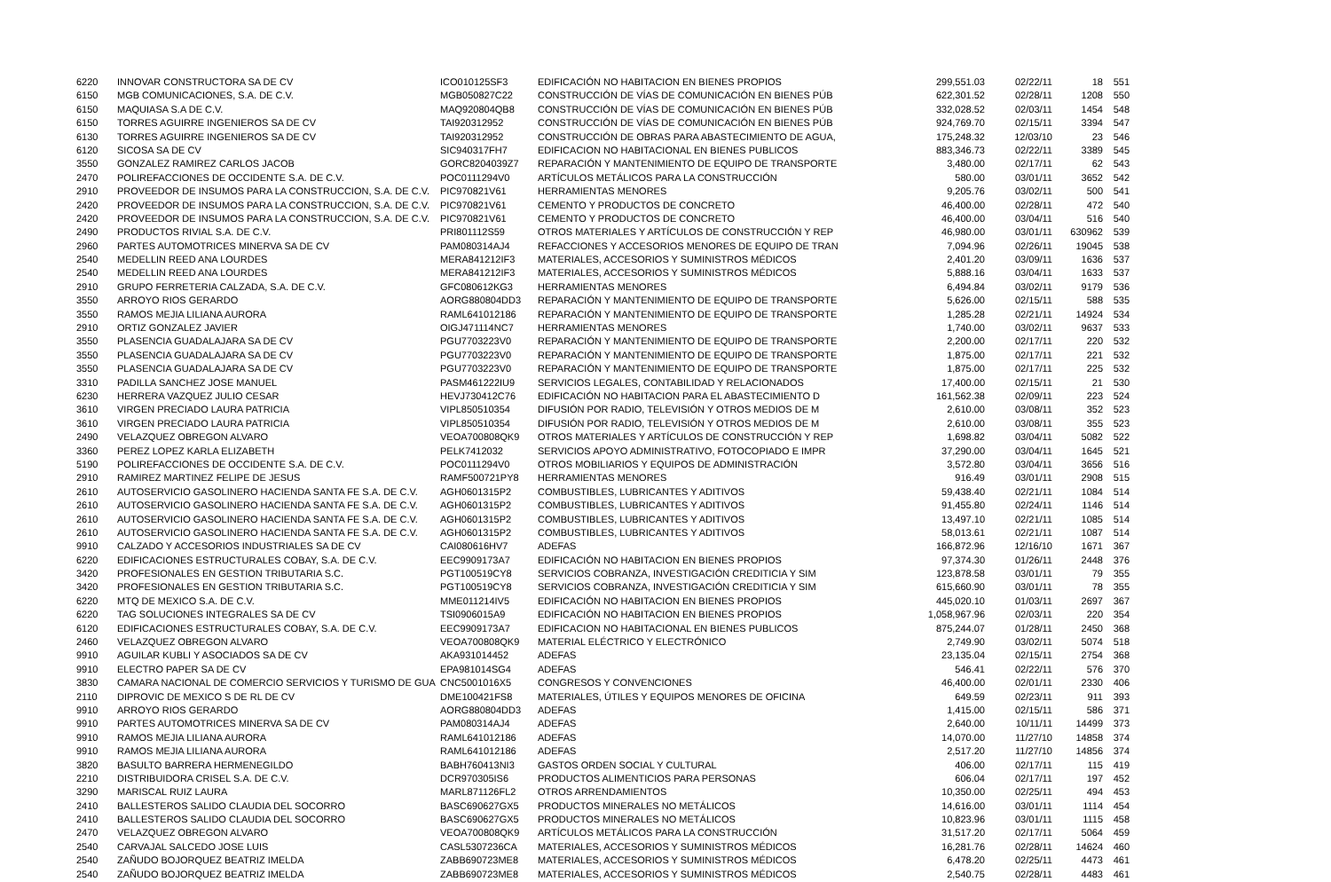| 6220 | INNOVAR CONSTRUCTORA SA DE CV | ICO010125SF3 | EDIFICACIÓN NO HABITACION EN BIENES PROPIOS | 299,551.03 | 02/22/11 | 18 | 551 |
| 6150 | MGB COMUNICACIONES, S.A. DE C.V. | MGB050827C22 | CONSTRUCCIÓN DE VÍAS DE COMUNICACIÓN EN BIENES PÚB | 622,301.52 | 02/28/11 | 1208 | 550 |
| 6150 | MAQUIASA S.A DE C.V. | MAQ920804QB8 | CONSTRUCCIÓN DE VÍAS DE COMUNICACIÓN EN BIENES PÚB | 332,028.52 | 02/03/11 | 1454 | 548 |
| 6150 | TORRES AGUIRRE INGENIEROS SA DE CV | TAI920312952 | CONSTRUCCIÓN DE VÍAS DE COMUNICACIÓN EN BIENES PÚB | 924,769.70 | 02/15/11 | 3394 | 547 |
| 6130 | TORRES AGUIRRE INGENIEROS SA DE CV | TAI920312952 | CONSTRUCCIÓN DE OBRAS PARA ABASTECIMIENTO DE AGUA, | 175,248.32 | 12/03/10 | 23 | 546 |
| 6120 | SICOSA SA DE CV | SIC940317FH7 | EDIFICACION NO HABITACIONAL EN BIENES PUBLICOS | 883,346.73 | 02/22/11 | 3389 | 545 |
| 3550 | GONZALEZ RAMIREZ CARLOS JACOB | GORC8204039Z7 | REPARACIÓN Y MANTENIMIENTO DE EQUIPO DE TRANSPORTE | 3,480.00 | 02/17/11 | 62 | 543 |
| 2470 | POLIREFACCIONES DE OCCIDENTE S.A. DE C.V. | POC0111294V0 | ARTÍCULOS METÁLICOS PARA LA CONSTRUCCIÓN | 580.00 | 03/01/11 | 3652 | 542 |
| 2910 | PROVEEDOR DE INSUMOS PARA LA CONSTRUCCION, S.A. DE C.V. | PIC970821V61 | HERRAMIENTAS MENORES | 9,205.76 | 03/02/11 | 500 | 541 |
| 2420 | PROVEEDOR DE INSUMOS PARA LA CONSTRUCCION, S.A. DE C.V. | PIC970821V61 | CEMENTO Y PRODUCTOS DE CONCRETO | 46,400.00 | 02/28/11 | 472 | 540 |
| 2420 | PROVEEDOR DE INSUMOS PARA LA CONSTRUCCION, S.A. DE C.V. | PIC970821V61 | CEMENTO Y PRODUCTOS DE CONCRETO | 46,400.00 | 03/04/11 | 516 | 540 |
| 2490 | PRODUCTOS RIVIAL S.A. DE C.V. | PRI801112S59 | OTROS MATERIALES Y ARTÍCULOS DE CONSTRUCCIÓN Y REP | 46,980.00 | 03/01/11 | 630962 | 539 |
| 2960 | PARTES AUTOMOTRICES MINERVA SA DE CV | PAM080314AJ4 | REFACCIONES Y ACCESORIOS MENORES DE EQUIPO DE TRAN | 7,094.96 | 02/26/11 | 19045 | 538 |
| 2540 | MEDELLIN REED ANA LOURDES | MERA841212IF3 | MATERIALES, ACCESORIOS Y SUMINISTROS MÉDICOS | 2,401.20 | 03/09/11 | 1636 | 537 |
| 2540 | MEDELLIN REED ANA LOURDES | MERA841212IF3 | MATERIALES, ACCESORIOS Y SUMINISTROS MÉDICOS | 5,888.16 | 03/04/11 | 1633 | 537 |
| 2910 | GRUPO FERRETERIA CALZADA, S.A. DE C.V. | GFC080612KG3 | HERRAMIENTAS MENORES | 6,494.84 | 03/02/11 | 9179 | 536 |
| 3550 | ARROYO RIOS GERARDO | AORG880804DD3 | REPARACIÓN Y MANTENIMIENTO DE EQUIPO DE TRANSPORTE | 5,626.00 | 02/15/11 | 588 | 535 |
| 3550 | RAMOS MEJIA LILIANA AURORA | RAML641012186 | REPARACIÓN Y MANTENIMIENTO DE EQUIPO DE TRANSPORTE | 1,285.28 | 02/21/11 | 14924 | 534 |
| 2910 | ORTIZ GONZALEZ JAVIER | OIGJ471114NC7 | HERRAMIENTAS MENORES | 1,740.00 | 03/02/11 | 9637 | 533 |
| 3550 | PLASENCIA GUADALAJARA SA DE CV | PGU7703223V0 | REPARACIÓN Y MANTENIMIENTO DE EQUIPO DE TRANSPORTE | 2,200.00 | 02/17/11 | 220 | 532 |
| 3550 | PLASENCIA GUADALAJARA SA DE CV | PGU7703223V0 | REPARACIÓN Y MANTENIMIENTO DE EQUIPO DE TRANSPORTE | 1,875.00 | 02/17/11 | 221 | 532 |
| 3550 | PLASENCIA GUADALAJARA SA DE CV | PGU7703223V0 | REPARACIÓN Y MANTENIMIENTO DE EQUIPO DE TRANSPORTE | 1,875.00 | 02/17/11 | 225 | 532 |
| 3310 | PADILLA SANCHEZ JOSE MANUEL | PASM461222IU9 | SERVICIOS LEGALES, CONTABILIDAD Y RELACIONADOS | 17,400.00 | 02/15/11 | 21 | 530 |
| 6230 | HERRERA VAZQUEZ JULIO CESAR | HEVJ730412C76 | EDIFICACIÓN NO HABITACION PARA EL ABASTECIMIENTO D | 161,562.38 | 02/09/11 | 223 | 524 |
| 3610 | VIRGEN PRECIADO LAURA PATRICIA | VIPL850510354 | DIFUSIÓN POR RADIO, TELEVISIÓN Y OTROS MEDIOS DE M | 2,610.00 | 03/08/11 | 352 | 523 |
| 3610 | VIRGEN PRECIADO LAURA PATRICIA | VIPL850510354 | DIFUSIÓN POR RADIO, TELEVISIÓN Y OTROS MEDIOS DE M | 2,610.00 | 03/08/11 | 355 | 523 |
| 2490 | VELAZQUEZ OBREGON ALVARO | VEOA700808QK9 | OTROS MATERIALES Y ARTÍCULOS DE CONSTRUCCIÓN Y REP | 1,698.82 | 03/04/11 | 5082 | 522 |
| 3360 | PEREZ LOPEZ KARLA ELIZABETH | PELK7412032 | SERVICIOS APOYO ADMINISTRATIVO, FOTOCOPIADO E IMPR | 37,290.00 | 03/04/11 | 1645 | 521 |
| 5190 | POLIREFACCIONES DE OCCIDENTE S.A. DE C.V. | POC0111294V0 | OTROS MOBILIARIOS Y EQUIPOS DE ADMINISTRACIÓN | 3,572.80 | 03/04/11 | 3656 | 516 |
| 2910 | RAMIREZ MARTINEZ FELIPE DE JESUS | RAMF500721PY8 | HERRAMIENTAS MENORES | 916.49 | 03/01/11 | 2908 | 515 |
| 2610 | AUTOSERVICIO GASOLINERO HACIENDA SANTA FE S.A. DE C.V. | AGH0601315P2 | COMBUSTIBLES, LUBRICANTES Y ADITIVOS | 59,438.40 | 02/21/11 | 1084 | 514 |
| 2610 | AUTOSERVICIO GASOLINERO HACIENDA SANTA FE S.A. DE C.V. | AGH0601315P2 | COMBUSTIBLES, LUBRICANTES Y ADITIVOS | 91,455.80 | 02/24/11 | 1146 | 514 |
| 2610 | AUTOSERVICIO GASOLINERO HACIENDA SANTA FE S.A. DE C.V. | AGH0601315P2 | COMBUSTIBLES, LUBRICANTES Y ADITIVOS | 13,497.10 | 02/21/11 | 1085 | 514 |
| 2610 | AUTOSERVICIO GASOLINERO HACIENDA SANTA FE S.A. DE C.V. | AGH0601315P2 | COMBUSTIBLES, LUBRICANTES Y ADITIVOS | 58,013.61 | 02/21/11 | 1087 | 514 |
| 9910 | CALZADO Y ACCESORIOS INDUSTRIALES SA DE CV | CAI080616HV7 | ADEFAS | 166,872.96 | 12/16/10 | 1671 | 367 |
| 6220 | EDIFICACIONES ESTRUCTURALES COBAY, S.A. DE C.V. | EEC9909173A7 | EDIFICACIÓN NO HABITACION EN BIENES PROPIOS | 97,374.30 | 01/26/11 | 2448 | 376 |
| 3420 | PROFESIONALES EN GESTION TRIBUTARIA S.C. | PGT100519CY8 | SERVICIOS COBRANZA, INVESTIGACIÓN CREDITICIA Y SIM | 123,878.58 | 03/01/11 | 79 | 355 |
| 3420 | PROFESIONALES EN GESTION TRIBUTARIA S.C. | PGT100519CY8 | SERVICIOS COBRANZA, INVESTIGACIÓN CREDITICIA Y SIM | 615,660.90 | 03/01/11 | 78 | 355 |
| 6220 | MTQ DE MEXICO S.A. DE C.V. | MME011214IV5 | EDIFICACIÓN NO HABITACION EN BIENES PROPIOS | 445,020.10 | 01/03/11 | 2697 | 367 |
| 6220 | TAG SOLUCIONES INTEGRALES SA DE CV | TSI0906015A9 | EDIFICACIÓN NO HABITACION EN BIENES PROPIOS | 1,058,967.96 | 02/03/11 | 220 | 354 |
| 6120 | EDIFICACIONES ESTRUCTURALES COBAY, S.A. DE C.V. | EEC9909173A7 | EDIFICACION NO HABITACIONAL EN BIENES PUBLICOS | 875,244.07 | 01/28/11 | 2450 | 368 |
| 2460 | VELAZQUEZ OBREGON ALVARO | VEOA700808QK9 | MATERIAL ELÉCTRICO Y ELECTRÓNICO | 2,749.90 | 03/02/11 | 5074 | 518 |
| 9910 | AGUILAR KUBLI Y ASOCIADOS SA DE CV | AKA931014452 | ADEFAS | 23,135.04 | 02/15/11 | 2754 | 368 |
| 9910 | ELECTRO PAPER SA DE CV | EPA981014SG4 | ADEFAS | 546.41 | 02/22/11 | 576 | 370 |
| 3830 | CAMARA NACIONAL DE COMERCIO SERVICIOS Y TURISMO DE GUA | CNC5001016X5 | CONGRESOS Y CONVENCIONES | 46,400.00 | 02/01/11 | 2330 | 406 |
| 2110 | DIPROVIC DE MEXICO S DE RL DE CV | DME100421FS8 | MATERIALES, ÚTILES Y EQUIPOS MENORES DE OFICINA | 649.59 | 02/23/11 | 911 | 393 |
| 9910 | ARROYO RIOS GERARDO | AORG880804DD3 | ADEFAS | 1,415.00 | 02/15/11 | 586 | 371 |
| 9910 | PARTES AUTOMOTRICES MINERVA SA DE CV | PAM080314AJ4 | ADEFAS | 2,640.00 | 10/11/11 | 14499 | 373 |
| 9910 | RAMOS MEJIA LILIANA AURORA | RAML641012186 | ADEFAS | 14,070.00 | 11/27/10 | 14858 | 374 |
| 9910 | RAMOS MEJIA LILIANA AURORA | RAML641012186 | ADEFAS | 2,517.20 | 11/27/10 | 14856 | 374 |
| 3820 | BASULTO BARRERA HERMENEGILDO | BABH760413NI3 | GASTOS ORDEN SOCIAL Y CULTURAL | 406.00 | 02/17/11 | 115 | 419 |
| 2210 | DISTRIBUIDORA CRISEL S.A. DE C.V. | DCR970305IS6 | PRODUCTOS ALIMENTICIOS PARA PERSONAS | 606.04 | 02/17/11 | 197 | 452 |
| 3290 | MARISCAL RUIZ LAURA | MARL871126FL2 | OTROS ARRENDAMIENTOS | 10,350.00 | 02/25/11 | 494 | 453 |
| 2410 | BALLESTEROS SALIDO CLAUDIA DEL SOCORRO | BASC690627GX5 | PRODUCTOS MINERALES NO METÁLICOS | 14,616.00 | 03/01/11 | 1114 | 454 |
| 2410 | BALLESTEROS SALIDO CLAUDIA DEL SOCORRO | BASC690627GX5 | PRODUCTOS MINERALES NO METÁLICOS | 10,823.96 | 03/01/11 | 1115 | 458 |
| 2470 | VELAZQUEZ OBREGON ALVARO | VEOA700808QK9 | ARTÍCULOS METÁLICOS PARA LA CONSTRUCCIÓN | 31,517.20 | 02/17/11 | 5064 | 459 |
| 2540 | CARVAJAL SALCEDO JOSE LUIS | CASL5307236CA | MATERIALES, ACCESORIOS Y SUMINISTROS MÉDICOS | 16,281.76 | 02/28/11 | 14624 | 460 |
| 2540 | ZAÑUDO BOJORQUEZ BEATRIZ IMELDA | ZABB690723ME8 | MATERIALES, ACCESORIOS Y SUMINISTROS MÉDICOS | 6,478.20 | 02/25/11 | 4473 | 461 |
| 2540 | ZAÑUDO BOJORQUEZ BEATRIZ IMELDA | ZABB690723ME8 | MATERIALES, ACCESORIOS Y SUMINISTROS MÉDICOS | 2,540.75 | 02/28/11 | 4483 | 461 |